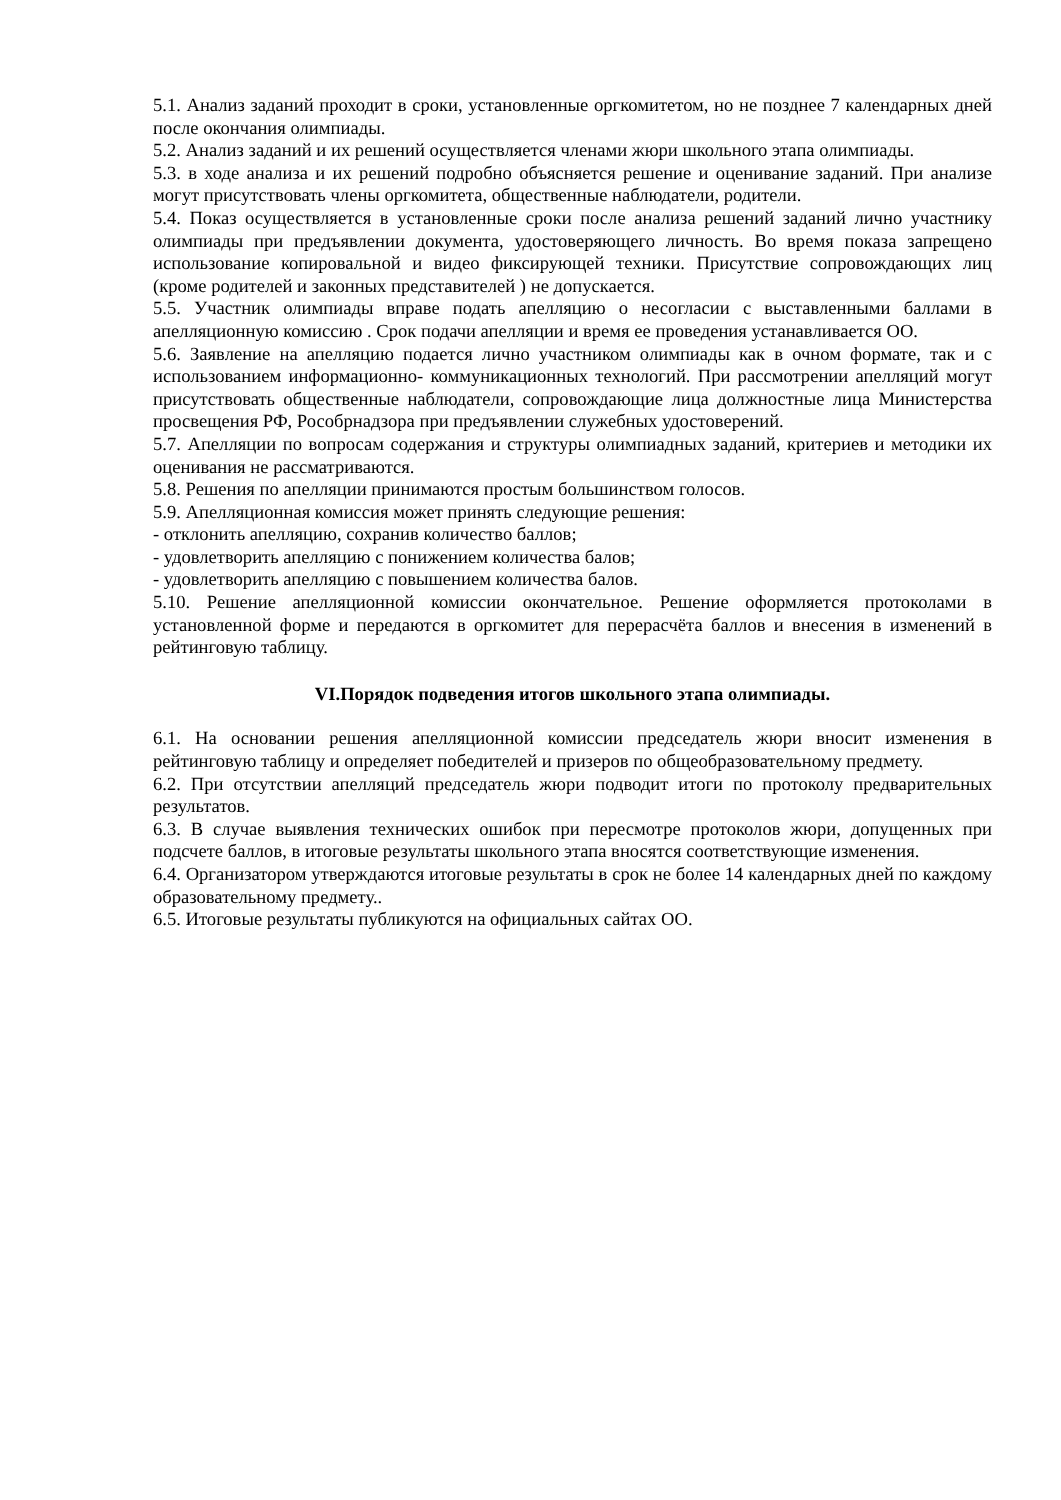5.1. Анализ заданий проходит в сроки, установленные оргкомитетом, но не позднее 7 календарных дней после окончания олимпиады.
5.2. Анализ заданий и их решений осуществляется членами жюри школьного этапа олимпиады.
5.3. в ходе анализа и их решений подробно объясняется решение и оценивание заданий. При анализе могут присутствовать члены оргкомитета, общественные наблюдатели, родители.
5.4. Показ осуществляется в установленные сроки после анализа решений заданий лично участнику олимпиады при предъявлении документа, удостоверяющего личность. Во время показа запрещено использование копировальной и видео фиксирующей техники. Присутствие сопровождающих лиц (кроме родителей и законных представителей ) не допускается.
5.5. Участник олимпиады вправе подать апелляцию о несогласии с выставленными баллами в апелляционную комиссию . Срок подачи апелляции и время ее проведения устанавливается ОО.
5.6. Заявление на апелляцию подается лично участником олимпиады как в очном формате, так и с использованием информационно- коммуникационных технологий. При рассмотрении апелляций могут присутствовать общественные наблюдатели, сопровождающие лица должностные лица Министерства просвещения РФ, Рособрнадзора при предъявлении служебных удостоверений.
5.7. Апелляции по вопросам содержания и структуры олимпиадных заданий, критериев и методики их оценивания не рассматриваются.
5.8. Решения по апелляции принимаются простым большинством голосов.
5.9. Апелляционная комиссия может принять следующие решения:
- отклонить апелляцию, сохранив количество баллов;
- удовлетворить апелляцию с понижением количества балов;
- удовлетворить апелляцию с повышением количества балов.
5.10. Решение апелляционной комиссии окончательное. Решение оформляется протоколами в установленной форме и передаются в оргкомитет для перерасчёта баллов и внесения в изменений в рейтинговую таблицу.
VI.Порядок подведения итогов школьного этапа олимпиады.
6.1. На основании решения апелляционной комиссии председатель жюри вносит изменения в рейтинговую таблицу и определяет победителей и призеров по общеобразовательному предмету.
6.2. При отсутствии апелляций председатель жюри подводит итоги по протоколу предварительных результатов.
6.3. В случае выявления технических ошибок при пересмотре протоколов жюри, допущенных при подсчете баллов, в итоговые результаты школьного этапа вносятся соответствующие изменения.
6.4. Организатором утверждаются итоговые результаты в срок не более 14 календарных дней по каждому образовательному предмету..
6.5. Итоговые результаты публикуются на официальных сайтах ОО.